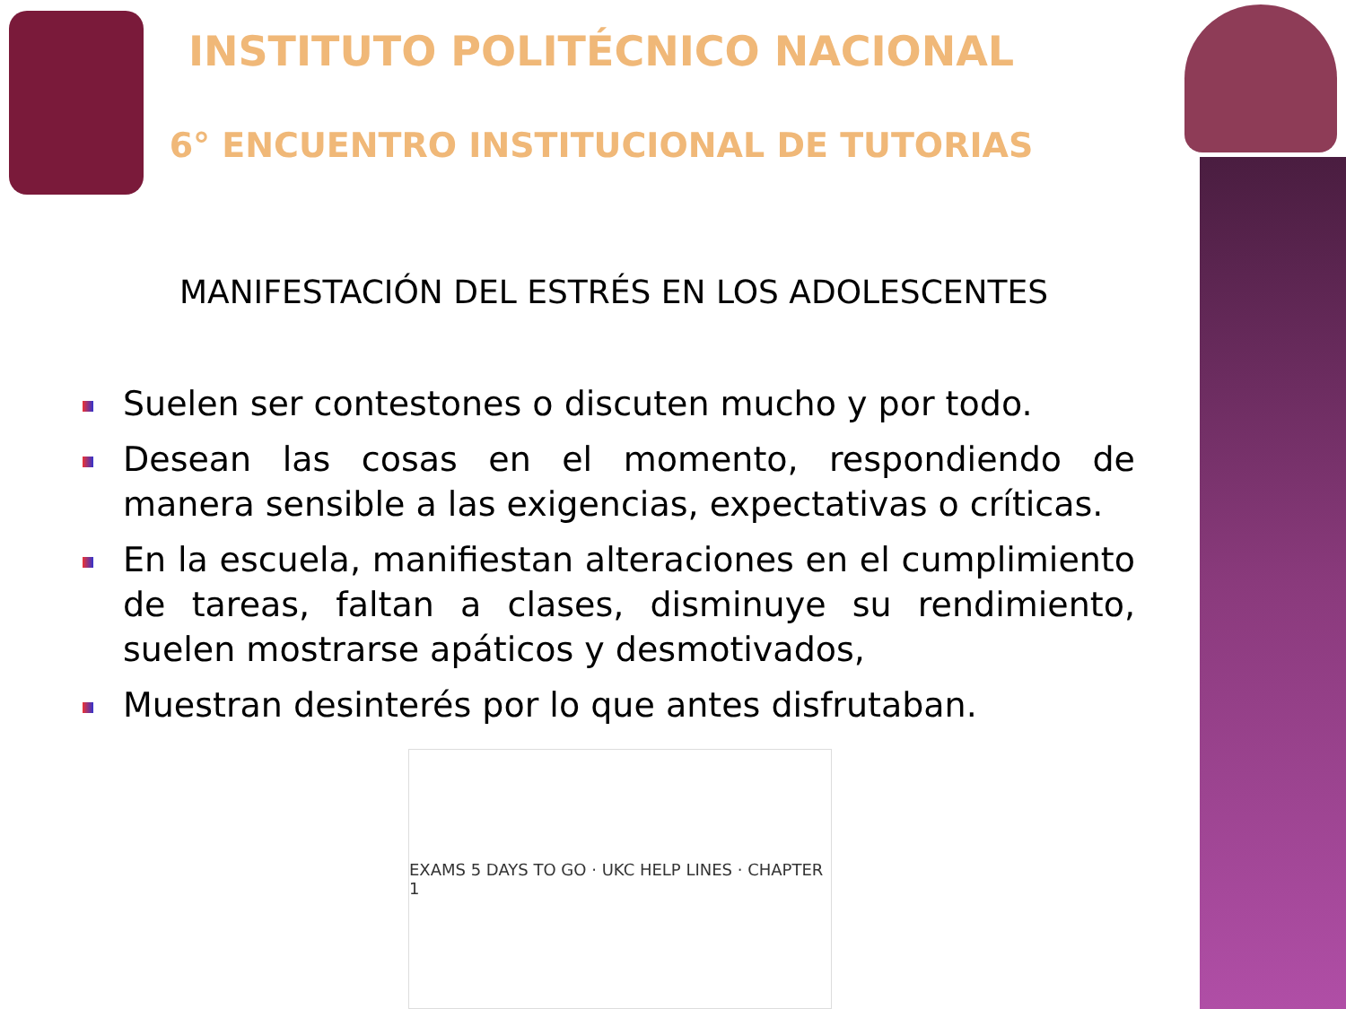INSTITUTO POLITÉCNICO NACIONAL
6° ENCUENTRO INSTITUCIONAL DE TUTORIAS
MANIFESTACIÓN DEL ESTRÉS EN LOS ADOLESCENTES
Suelen ser contestones o discuten mucho y por todo.
Desean las cosas en el momento, respondiendo de manera sensible a las exigencias, expectativas o críticas.
En la escuela, manifiestan alteraciones en el cumplimiento de tareas, faltan a clases, disminuye su rendimiento, suelen mostrarse apáticos y desmotivados,
Muestran desinterés por lo que antes disfrutaban.
EXAMS 5 DAYS TO GO · UKC HELP LINES · CHAPTER 1